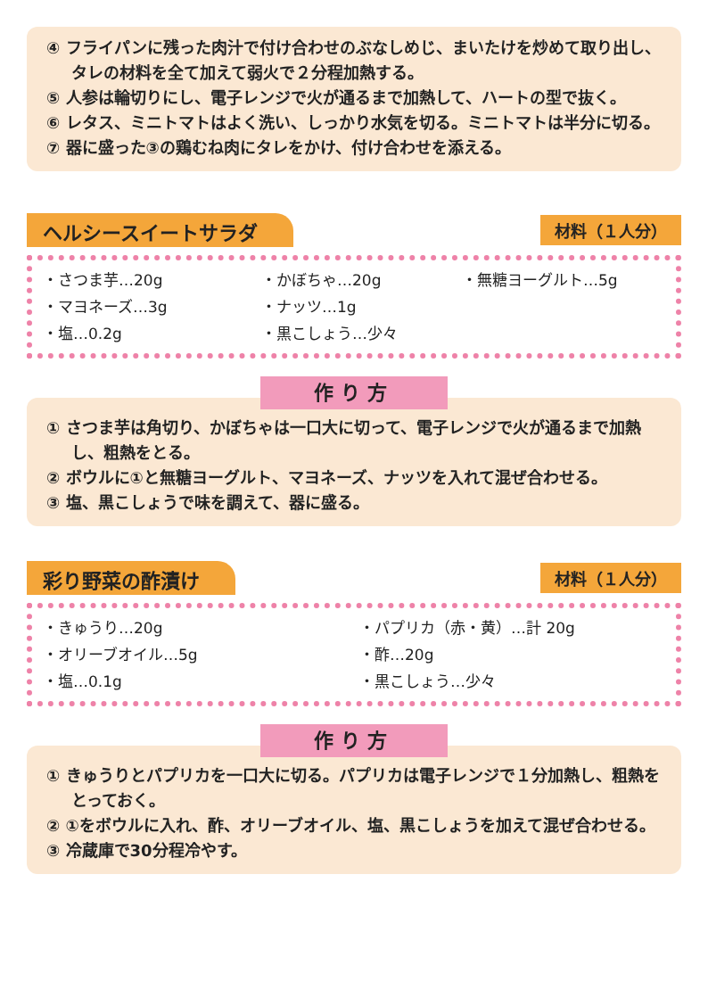④ フライパンに残った肉汁で付け合わせのぶなしめじ、まいたけを炒めて取り出し、タレの材料を全て加えて弱火で２分程加熱する。
⑤ 人参は輪切りにし、電子レンジで火が通るまで加熱して、ハートの型で抜く。
⑥ レタス、ミニトマトはよく洗い、しっかり水気を切る。ミニトマトは半分に切る。
⑦ 器に盛った③の鶏むね肉にタレをかけ、付け合わせを添える。
ヘルシースイートサラダ 材料（１人分）
・さつま芋…20g ・かぼちゃ…20g ・無糖ヨーグルト…5g ・マヨネーズ…3g ・ナッツ…1g ・塩…0.2g ・黒こしょう…少々
作り方
① さつま芋は角切り、かぼちゃは一口大に切って、電子レンジで火が通るまで加熱し、粗熱をとる。
② ボウルに①と無糖ヨーグルト、マヨネーズ、ナッツを入れて混ぜ合わせる。
③ 塩、黒こしょうで味を調えて、器に盛る。
彩り野菜の酢漬け 材料（１人分）
・きゅうり…20g ・パプリカ（赤・黄）…計 20g ・オリーブオイル…5g ・酢…20g ・塩…0.1g ・黒こしょう…少々
作り方
① きゅうりとパプリカを一口大に切る。パプリカは電子レンジで１分加熱し、粗熱をとっておく。
② ①をボウルに入れ、酢、オリーブオイル、塩、黒こしょうを加えて混ぜ合わせる。
③ 冷蔵庫で30分程冷やす。